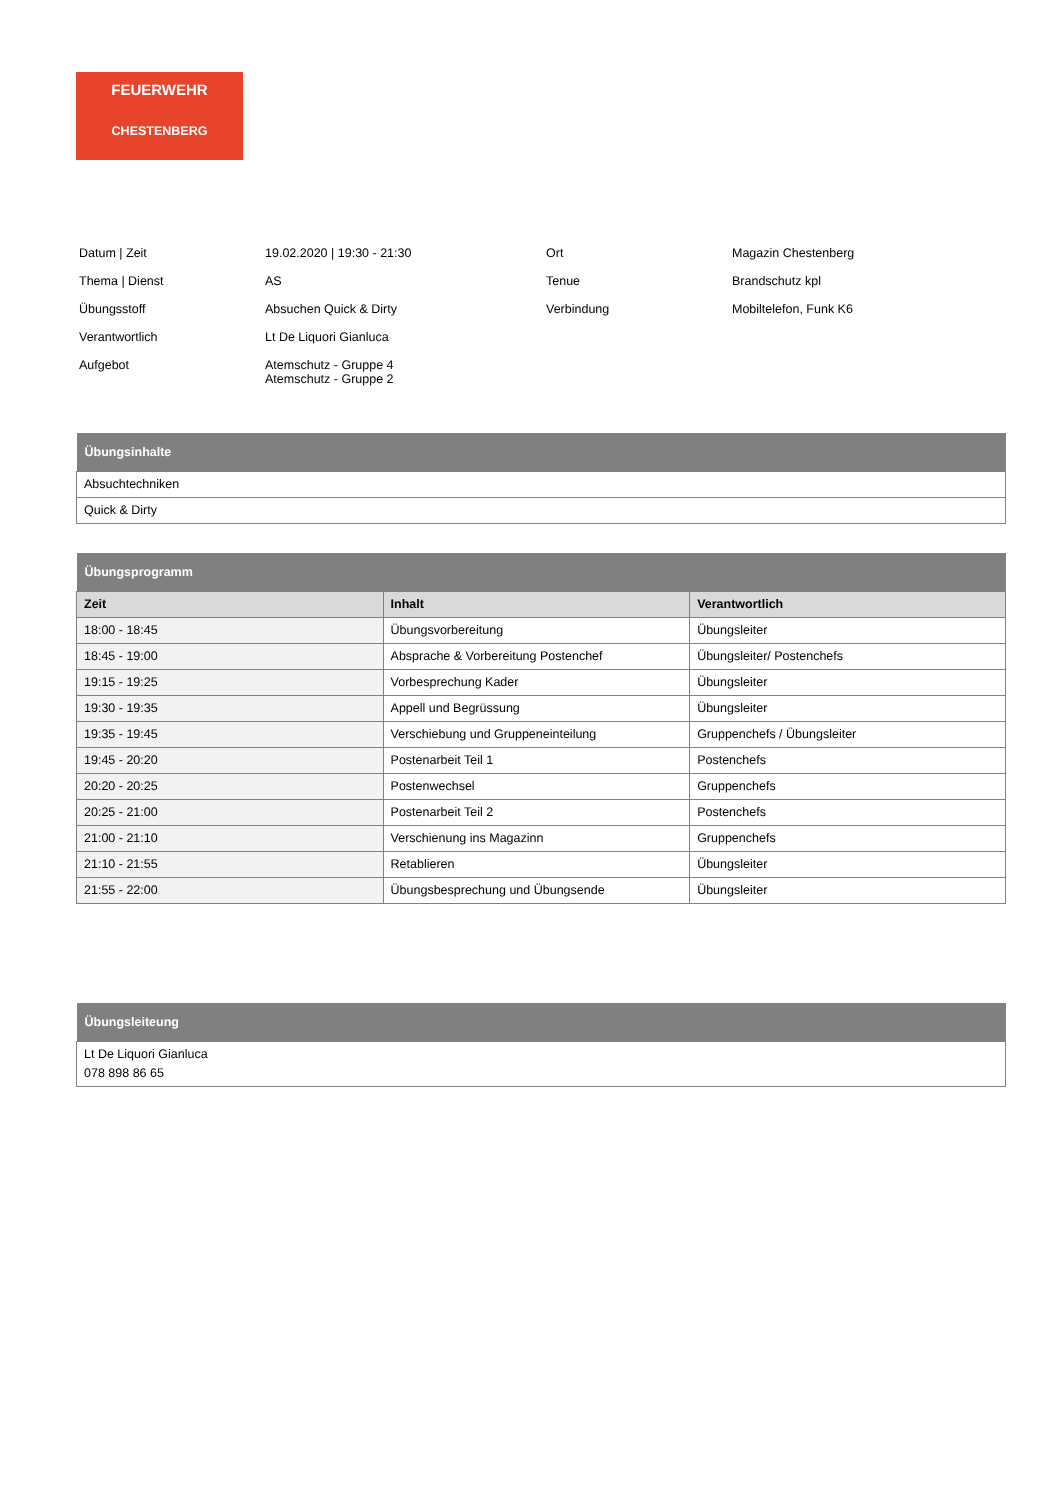FEUERWEHR
CHESTENBERG
| Datum / Zeit | 19.02.2020 / 19:30 - 21:30 | Ort | Magazin Chestenberg |
| Thema / Dienst | AS | Tenue | Brandschutz kpl |
| Übungsstoff | Absuchen Quick & Dirty | Verbindung | Mobiltelefon, Funk K6 |
| Verantwortlich | Lt De Liquori Gianluca | | |
| Aufgebot | Atemschutz - Gruppe 4 Atemschutz - Gruppe 2 | | |
| Übungsinhalte |
| --- |
| Absuchtechniken |
| Quick & Dirty |
| Übungsprogramm | | |
| --- | --- | --- |
| Zeit | Inhalt | Verantwortlich |
| 18:00 - 18:45 | Übungsvorbereitung | Übungsleiter |
| 18:45 - 19:00 | Absprache & Vorbereitung Postenchef | Übungsleiter/ Postenchefs |
| 19:15 - 19:25 | Vorbesprechung Kader | Übungsleiter |
| 19:30 - 19:35 | Appell und Begrüssung | Übungsleiter |
| 19:35 - 19:45 | Verschiebung und Gruppeneinteilung | Gruppenchefs / Übungsleiter |
| 19:45 - 20:20 | Postenarbeit Teil 1 | Postenchefs |
| 20:20 - 20:25 | Postenwechsel | Gruppenchefs |
| 20:25 - 21:00 | Postenarbeit Teil 2 | Postenchefs |
| 21:00 - 21:10 | Verschienung ins Magazinn | Gruppenchefs |
| 21:10 - 21:55 | Retablieren | Übungsleiter |
| 21:55 - 22:00 | Übungsbesprechung und Übungsende | Übungsleiter |
| Übungsleiteung |
| --- |
| Lt De Liquori Gianluca 078 898 86 65 |